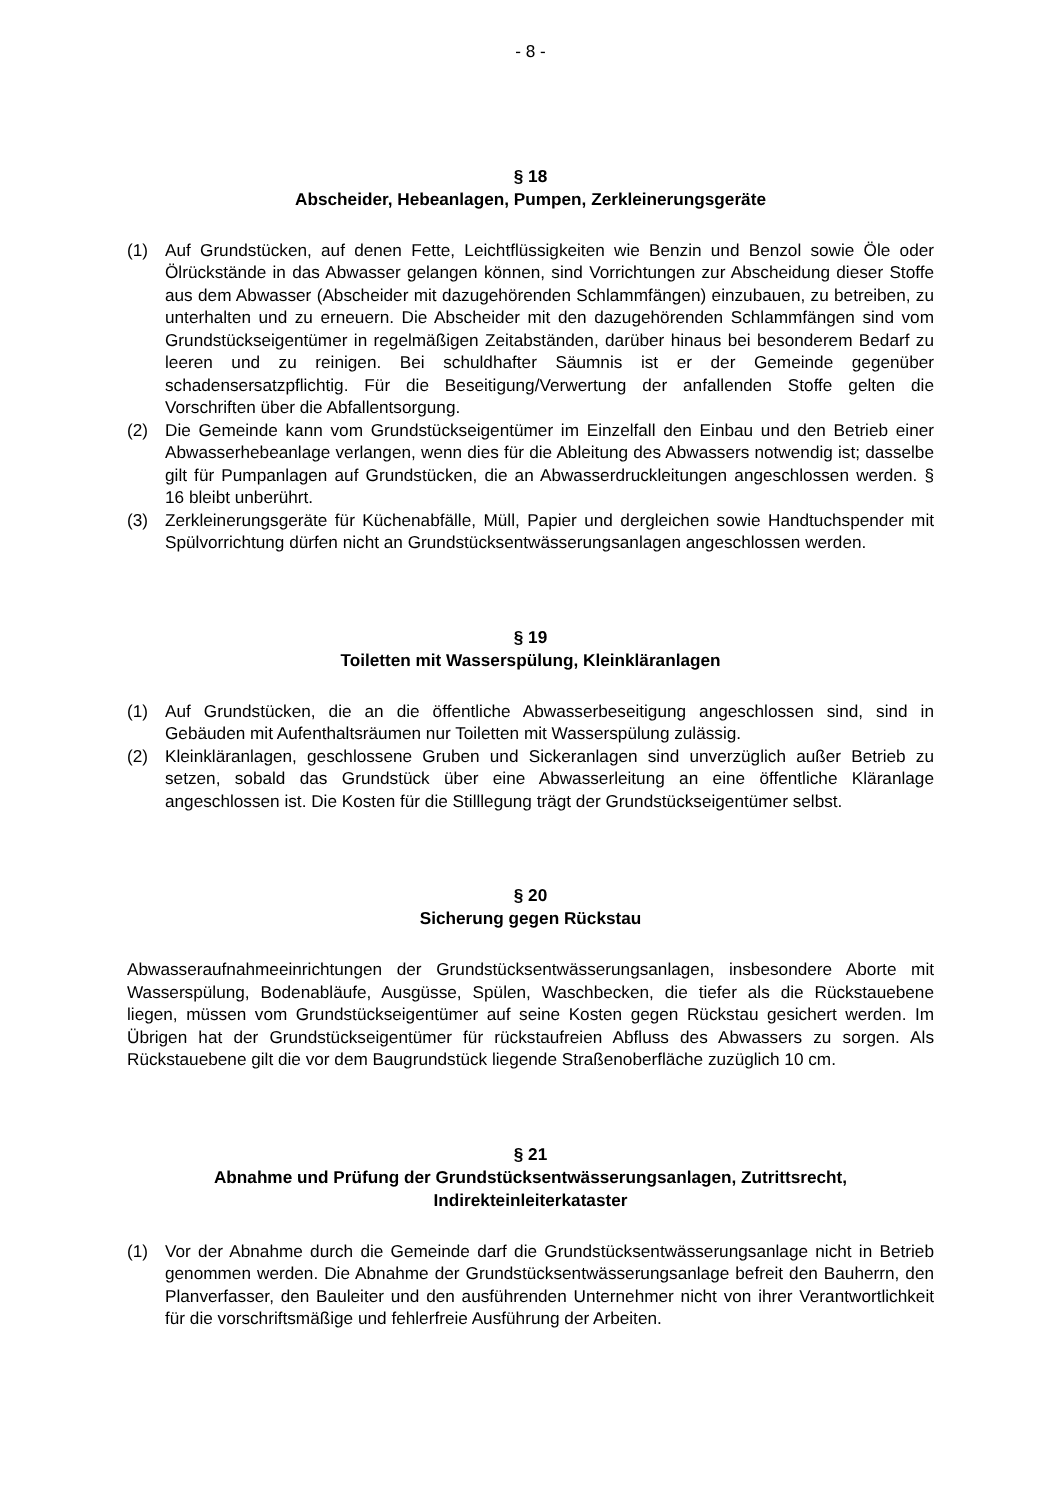- 8 -
§ 18
Abscheider, Hebeanlagen, Pumpen, Zerkleinerungsgeräte
(1) Auf Grundstücken, auf denen Fette, Leichtflüssigkeiten wie Benzin und Benzol sowie Öle oder Ölrückstände in das Abwasser gelangen können, sind Vorrichtungen zur Abscheidung dieser Stoffe aus dem Abwasser (Abscheider mit dazugehörenden Schlammfängen) einzubauen, zu betreiben, zu unterhalten und zu erneuern. Die Abscheider mit den dazugehörenden Schlammfängen sind vom Grundstückseigentümer in regelmäßigen Zeitabständen, darüber hinaus bei besonderem Bedarf zu leeren und zu reinigen. Bei schuldhafter Säumnis ist er der Gemeinde gegenüber schadensersatzpflichtig. Für die Beseitigung/Verwertung der anfallenden Stoffe gelten die Vorschriften über die Abfallentsorgung.
(2) Die Gemeinde kann vom Grundstückseigentümer im Einzelfall den Einbau und den Betrieb einer Abwasserhebeanlage verlangen, wenn dies für die Ableitung des Abwassers notwendig ist; dasselbe gilt für Pumpanlagen auf Grundstücken, die an Abwasserdruckleitungen angeschlossen werden. § 16 bleibt unberührt.
(3) Zerkleinerungsgeräte für Küchenabfälle, Müll, Papier und dergleichen sowie Handtuchspender mit Spülvorrichtung dürfen nicht an Grundstücksentwässerungsanlagen angeschlossen werden.
§ 19
Toiletten mit Wasserspülung, Kleinkläranlagen
(1) Auf Grundstücken, die an die öffentliche Abwasserbeseitigung angeschlossen sind, sind in Gebäuden mit Aufenthaltsräumen nur Toiletten mit Wasserspülung zulässig.
(2) Kleinkläranlagen, geschlossene Gruben und Sickeranlagen sind unverzüglich außer Betrieb zu setzen, sobald das Grundstück über eine Abwasserleitung an eine öffentliche Kläranlage angeschlossen ist. Die Kosten für die Stilllegung trägt der Grundstückseigentümer selbst.
§ 20
Sicherung gegen Rückstau
Abwasseraufnahmeeinrichtungen der Grundstücksentwässerungsanlagen, insbesondere Aborte mit Wasserspülung, Bodenabläufe, Ausgüsse, Spülen, Waschbecken, die tiefer als die Rückstauebene liegen, müssen vom Grundstückseigentümer auf seine Kosten gegen Rückstau gesichert werden. Im Übrigen hat der Grundstückseigentümer für rückstaufreien Abfluss des Abwassers zu sorgen. Als Rückstauebene gilt die vor dem Baugrundstück liegende Straßenoberfläche zuzüglich 10 cm.
§ 21
Abnahme und Prüfung der Grundstücksentwässerungsanlagen, Zutrittsrecht, Indirekteinleiterkataster
(1) Vor der Abnahme durch die Gemeinde darf die Grundstücksentwässerungsanlage nicht in Betrieb genommen werden. Die Abnahme der Grundstücksentwässerungsanlage befreit den Bauherrn, den Planverfasser, den Bauleiter und den ausführenden Unternehmer nicht von ihrer Verantwortlichkeit für die vorschriftsmäßige und fehlerfreie Ausführung der Arbeiten.